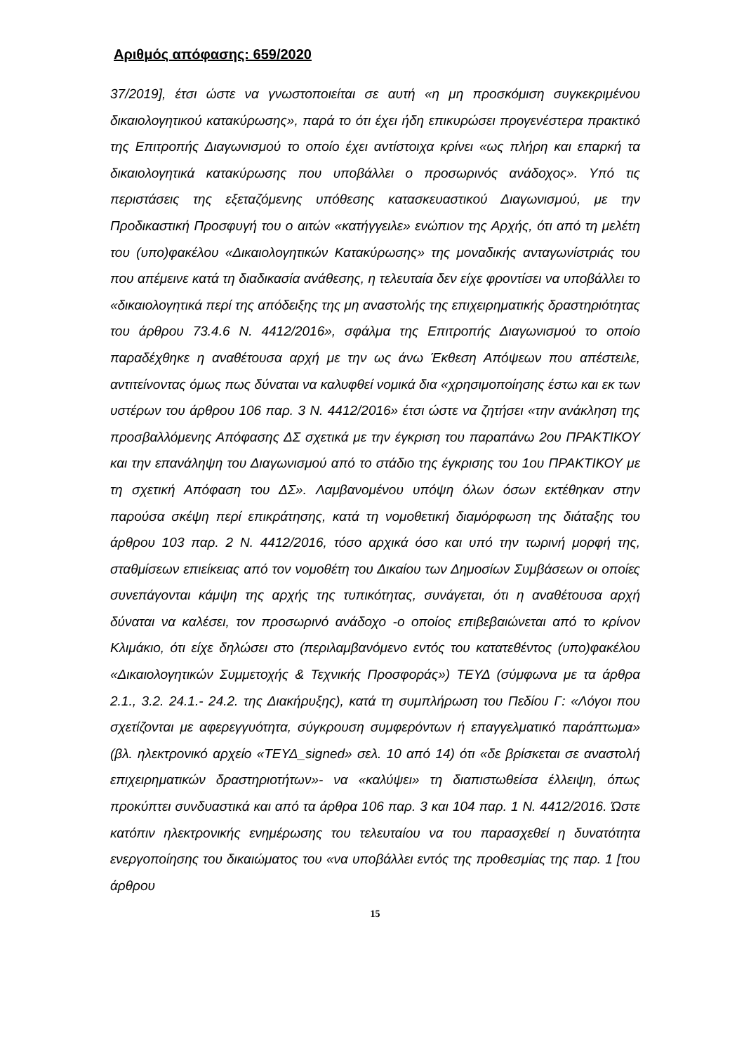Αριθμός απόφασης: 659/2020
37/2019], έτσι ώστε να γνωστοποιείται σε αυτή «η μη προσκόμιση συγκεκριμένου δικαιολογητικού κατακύρωσης», παρά το ότι έχει ήδη επικυρώσει προγενέστερα πρακτικό της Επιτροπής Διαγωνισμού το οποίο έχει αντίστοιχα κρίνει «ως πλήρη και επαρκή τα δικαιολογητικά κατακύρωσης που υποβάλλει ο προσωρινός ανάδοχος». Υπό τις περιστάσεις της εξεταζόμενης υπόθεσης κατασκευαστικού Διαγωνισμού, με την Προδικαστική Προσφυγή του ο αιτών «κατήγγειλε» ενώπιον της Αρχής, ότι από τη μελέτη του (υπο)φακέλου «Δικαιολογητικών Κατακύρωσης» της μοναδικής ανταγωνίστριάς του που απέμεινε κατά τη διαδικασία ανάθεσης, η τελευταία δεν είχε φροντίσει να υποβάλλει το «δικαιολογητικά περί της απόδειξης της μη αναστολής της επιχειρηματικής δραστηριότητας του άρθρου 73.4.6 Ν. 4412/2016», σφάλμα της Επιτροπής Διαγωνισμού το οποίο παραδέχθηκε η αναθέτουσα αρχή με την ως άνω Έκθεση Απόψεων που απέστειλε, αντιτείνοντας όμως πως δύναται να καλυφθεί νομικά δια «χρησιμοποίησης έστω και εκ των υστέρων του άρθρου 106 παρ. 3 Ν. 4412/2016» έτσι ώστε να ζητήσει «την ανάκληση της προσβαλλόμενης Απόφασης ΔΣ σχετικά με την έγκριση του παραπάνω 2ου ΠΡΑΚΤΙΚΟΥ και την επανάληψη του Διαγωνισμού από το στάδιο της έγκρισης του 1ου ΠΡΑΚΤΙΚΟΥ με τη σχετική Απόφαση του ΔΣ». Λαμβανομένου υπόψη όλων όσων εκτέθηκαν στην παρούσα σκέψη περί επικράτησης, κατά τη νομοθετική διαμόρφωση της διάταξης του άρθρου 103 παρ. 2 Ν. 4412/2016, τόσο αρχικά όσο και υπό την τωρινή μορφή της, σταθμίσεων επιείκειας από τον νομοθέτη του Δικαίου των Δημοσίων Συμβάσεων οι οποίες συνεπάγονται κάμψη της αρχής της τυπικότητας, συνάγεται, ότι η αναθέτουσα αρχή δύναται να καλέσει, τον προσωρινό ανάδοχο -ο οποίος επιβεβαιώνεται από το κρίνον Κλιμάκιο, ότι είχε δηλώσει στο (περιλαμβανόμενο εντός του κατατεθέντος (υπο)φακέλου «Δικαιολογητικών Συμμετοχής & Τεχνικής Προσφοράς») ΤΕΥΔ (σύμφωνα με τα άρθρα 2.1., 3.2. 24.1.- 24.2. της Διακήρυξης), κατά τη συμπλήρωση του Πεδίου Γ: «Λόγοι που σχετίζονται με αφερεγγυότητα, σύγκρουση συμφερόντων ή επαγγελματικό παράπτωμα» (βλ. ηλεκτρονικό αρχείο «ΤΕΥΔ_signed» σελ. 10 από 14) ότι «δε βρίσκεται σε αναστολή επιχειρηματικών δραστηριοτήτων»- να «καλύψει» τη διαπιστωθείσα έλλειψη, όπως προκύπτει συνδυαστικά και από τα άρθρα 106 παρ. 3 και 104 παρ. 1 Ν. 4412/2016. Ώστε κατόπιν ηλεκτρονικής ενημέρωσης του τελευταίου να του παρασχεθεί η δυνατότητα ενεργοποίησης του δικαιώματος του «να υποβάλλει εντός της προθεσμίας της παρ. 1 [του άρθρου
15